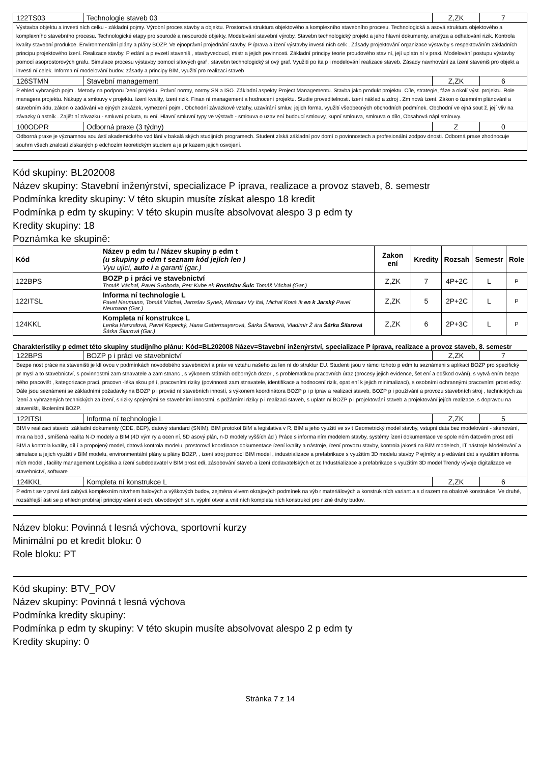| 122TS03 | Technologie staveb 03 | Z,ZK | 7 |
| Výstavba objektu a investi ních celku - základní pojmy. Výrobní proces stavby a objektu. Prostorová struktura objektového a komplexního stavebního procesu. Technologická a asová struktura objektového a komplexního stavebního procesu. Technologické etapy pro sourodé a nesourodé objekty. Modelování stavební výroby. Stavebn technologický projekt a jeho hlavní dokumenty, analýza a odhalování rizik. Kontrola kvality stavební produkce. Environmentální plány a plány BOZP. Ve ejnoprávní projednání stavby. P íprava a ízení výstavby investi ních celk . Zásady projektování organizace výstavby s respektováním základních principu projektového ízení. Realizace stavby. P edání a p evzetí staveniš , stavbyvedoucí, mistr a jejich povinnosti. Základní principy teorie proudového stav ní, její uplatn ní v praxi. Modelování postupu výstavby pomocí asoprostorových grafu. Simulace procesu výstavby pomocí sítových graf , stavebn technologický sí ový graf. Využití po íta p i modelování realizace staveb. Zásady navrhování za ízení staveniš pro objekt a investi ní celek. Informa ní modelování budov, zásady a principy BIM, využití pro realizaci staveb | | | |
| 126STMN | Stavební management | Z,ZK | 6 |
| P ehled vybraných pojm . Metody na podporu ízení projektu. Právní normy, normy SN a ISO. Základní aspekty Project Managementu. Stavba jako produkt projektu. Cíle, strategie, fáze a okolí výst. projektu. Role managera projektu. Nákupy a smlouvy v projektu. ízení kvality, ízení rizik. Finan ní management a hodnocení projektu. Studie proveditelnosti. ízení náklad a zdroj . Zm nová ízení. Zákon o územním plánování a stavebním ádu, zákon o zadávání ve ejných zakázek, vymezení pojm . Obchodní závazkové vztahy, uzavírání smluv, jejich forma, využití všeobecných obchodních podmínek. Obchodní ve ejná sout ž, její vliv na závazky ú astník . Zajišt ní závazku - smluvní pokuta, ru ení. Hlavní smluvní typy ve výstavb - smlouva o uzav ení budoucí smlouvy, kupní smlouva, smlouva o dílo, Obsahová nápl smlouvy. | | | |
| 100ODPR | Odborná praxe (3 týdny) | Z | 0 |
| Odborná praxe je významnou sou ástí akademického vzd lání v bakalá ských studijních programech. Student získá základní pov domí o povinnostech a profesionální zodpov dnosti. Odborná praxe zhodnocuje souhrn všech znalostí získaných p edchozím teoretickým studiem a je pr kazem jejich osvojení. | | | |
Kód skupiny: BL202008
Název skupiny: Stavební inženýrství, specializace P íprava, realizace a provoz staveb, 8. semestr
Podmínka kredity skupiny: V této skupin musíte získat alespo 18 kredit
Podmínka p edm ty skupiny: V této skupin musíte absolvovat alespo 3 p edm ty
Kredity skupiny: 18
Poznámka ke skupině:
| Kód | Název p edm tu / Název skupiny p edm t (u skupiny p edm t seznam kód jejích len ) Vyu ující, auto i a garanti (gar.) | Zakon ení | Kredity | Rozsah | Semestr | Role |
| --- | --- | --- | --- | --- | --- | --- |
| 122BPS | BOZP p i práci ve stavebnictví Tomáš Váchal, Pavel Svoboda, Petr Kube ek Rostislav Šulc Tomáš Váchal (Gar.) | Z,ZK | 7 | 4P+2C | L | P |
| 122ITSL | Informa ní technologie L Pavel Neumann, Tomáš Váchal, Jaroslav Synek, Miroslav Vy ítal, Michal Ková ík en k Jarský Pavel Neumann (Gar.) | Z,ZK | 5 | 2P+2C | L | P |
| 124KKL | Kompleta ní konstrukce L Lenka Hanzalová, Pavel Kopecký, Hana Gattermayerová, Šárka Šilarová, Vladimír Ž ára Šárka Šilarová Šárka Šilarová (Gar.) | Z,ZK | 6 | 2P+3C | L | P |
Charakteristiky p edmet této skupiny studijního plánu: Kód=BL202008 Název=Stavební inženýrství, specializace P íprava, realizace a provoz staveb, 8. semestr
| 122BPS | BOZP p i práci ve stavebnictví | Z,ZK | 7 |
| Bezpe nost práce na staveništi je klí ovou v podmínkách novodobého stavebnictví a práv ve vztahu našeho za len ní do struktur EU. Studenti jsou v rámci tohoto p edm tu seznámeni s aplikací BOZP pro specifický pr mysl a to stavebnictví, s povinnostmi zam stnavatele a zam stnanc , s výkonem státních odborných dozor , s problematikou pracovních úraz (procesy jejich evidence, šet ení a odškod ování), s vytvá ením bezpe ného pracovišt , kategorizace prací, pracovn -léka skou pé í, pracovními riziky (povinnosti zam stnavatele, identifikace a hodnocení rizik, opat ení k jejich minimalizaci), s osobními ochrannými pracovními prost edky. Dále jsou seznámeni se základními požadavky na BOZP p i provád ní stavebních inností, s výkonem koordinátora BOZP p i p íprav a realizaci staveb, BOZP p i používání a provozu stavebních stroj , technických za ízení a vyhrazených technických za ízení, s riziky spojenými se stavebními innostmi, s požárními riziky p i realizaci staveb, s uplatn ní BOZP p i projektování staveb a projektování jejích realizace, s dopravou na staveništi, školeními BOZP. | | | |
| 122ITSL | Informa ní technologie L | Z,ZK | 5 |
| BIM v realizaci staveb, základní dokumenty (CDE, BEP), datový standard (SNIM), BIM protokol BIM a legislativa v R, BIM a jeho využití ve sv t Geometrický model stavby, vstupní data bez modelování - skenování, mra na bod , smíšená realita N-D modely a BIM (4D vým ry a ocen ní, 5D asový plán, n-D modely vyšších ád ) Práce s informa ním modelem stavby, systémy ízení dokumentace ve spole ném datovém prost edí BIM a kontrola kvality, díl í a propojený model, datová kontrola modelu, prostorová koordinace dokumentace ízení kvality a nástroje, ízení provozu stavby, kontrola jakosti na BIM modelech, IT nástroje Modelování a simulace a jejich využití v BIM modelu, environmentální plány a plány BOZP, , ízení stroj pomocí BIM model , industrializace a prefabrikace s využitím 3D modelu stavby P ejímky a p edávání dat s využitím informa ních model , facility management Logistika a ízení subdodavatel v BIM prost edí, zásobování staveb a ízení dodavatelských et zc Industrializace a prefabrikace s využitím 3D model Trendy vývoje digitalizace ve stavebnictví, software | | | |
| 124KKL | Kompleta ní konstrukce L | Z,ZK | 6 |
| P edm t se v první ásti zabývá komplexním návrhem halových a výškových budov, zejména vlivem okrajových podmínek na výb r materiálových a konstruk ních variant a s d razem na obalové konstrukce. Ve druhé, rozsáhlejší ásti se p ehledn probírají principy ešení st ech, obvodových st n, výplní otvor a vnit ních kompleta ních konstrukcí pro r zné druhy budov. | | | |
Název bloku: Povinná t lesná výchova, sportovní kurzy
Minimální po et kredit bloku: 0
Role bloku: PT
Kód skupiny: BTV_POV
Název skupiny: Povinná t lesná výchova
Podmínka kredity skupiny:
Podmínka p edm ty skupiny: V této skupin musíte absolvovat alespo 2 p edm ty
Kredity skupiny: 0
Stránka 7 z 14